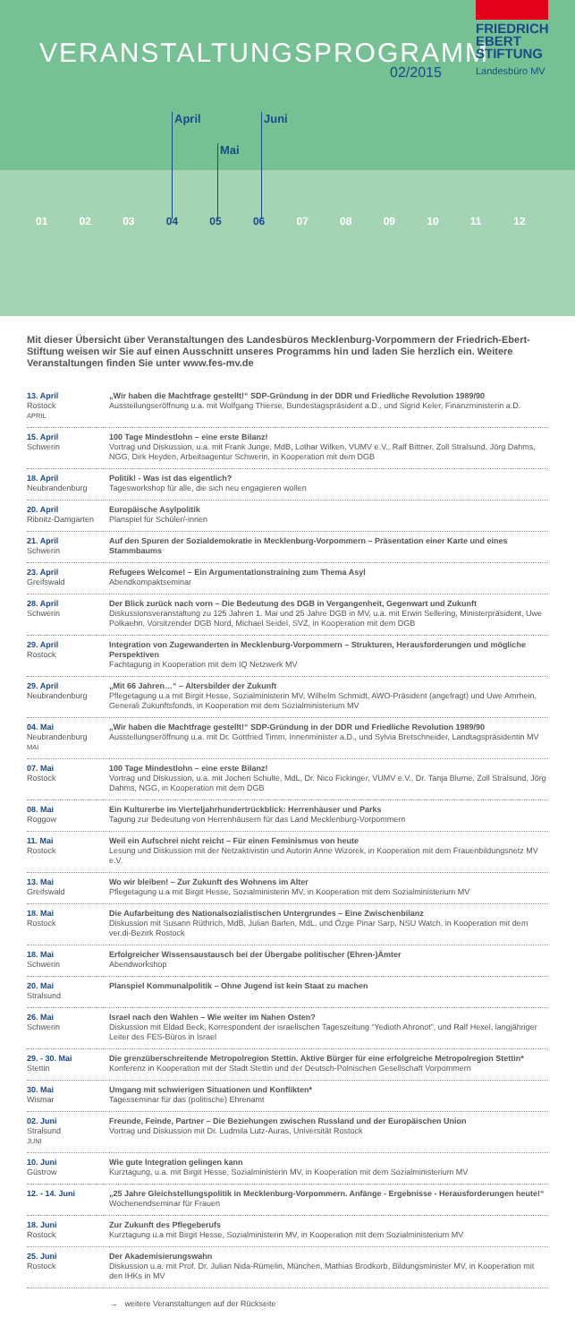VERANSTALTUNGSPROGRAMM
02/2015
FRIEDRICH
EBERT
STIFTUNG
Landesbüro MV
April
Mai
Juni
01 02 03 04 05 06 07 08 09 10 11 12
Mit dieser Übersicht über Veranstaltungen des Landesbüros Mecklenburg-Vorpommern der Friedrich-Ebert-Stiftung weisen wir Sie auf einen Ausschnitt unseres Programms hin und laden Sie herzlich ein. Weitere Veranstaltungen finden Sie unter www.fes-mv.de
| 13. April Rostock APRIL | „Wir haben die Machtfrage gestellt!“ SDP-Gründung in der DDR und Friedliche Revolution 1989/90 Ausstellungseröffnung u.a. mit Wolfgang Thierse, Bundestagspräsident a.D., und Sigrid Keler, Finanzministerin a.D. |
| 15. April Schwerin | 100 Tage Mindestlohn – eine erste Bilanz! Vortrag und Diskussion, u.a. mit Frank Junge, MdB, Lothar Wilken, VUMV e.V., Ralf Bittner, Zoll Stralsund, Jörg Dahms, NGG, Dirk Heyden, Arbeitsagentur Schwerin, in Kooperation mit dem DGB |
| 18. April Neubrandenburg | Politik! - Was ist das eigentlich? Tagesworkshop für alle, die sich neu engagieren wollen |
| 20. April Ribnitz-Damgarten | Europäische Asylpolitik Planspiel für Schüler/-innen |
| 21. April Schwerin | Auf den Spuren der Sozialdemokratie in Mecklenburg-Vorpommern – Präsentation einer Karte und eines Stammbaums |
| 23. April Greifswald | Refugees Welcome! – Ein Argumentationstraining zum Thema Asyl Abendkompaktseminar |
| 28. April Schwerin | Der Blick zurück nach vorn – Die Bedeutung des DGB in Vergangenheit, Gegenwart und Zukunft Diskussionsveranstaltung zu 125 Jahren 1. Mai und 25 Jahre DGB in MV, u.a. mit Erwin Sellering, Ministerpräsident, Uwe Polkaehn, Vorsitzender DGB Nord, Michael Seidel, SVZ, in Kooperation mit dem DGB |
| 29. April Rostock | Integration von Zugewanderten in Mecklenburg-Vorpommern – Strukturen, Herausforderungen und mögliche Perspektiven Fachtagung in Kooperation mit dem IQ Netzwerk MV |
| 29. April Neubrandenburg | „Mit 66 Jahren…“ – Altersbilder der Zukunft Pflegetagung u.a mit Birgit Hesse, Sozialministerin MV, Wilhelm Schmidt, AWO-Präsident (angefragt) und Uwe Amrhein, Generali Zukunftsfonds, in Kooperation mit dem Sozialministerium MV |
| 04. Mai Neubrandenburg MAI | „Wir haben die Machtfrage gestellt!“ SDP-Gründung in der DDR und Friedliche Revolution 1989/90 Ausstellungseröffnung u.a. mit Dr. Gottfried Timm, Innenminister a.D., und Sylvia Bretschneider, Landtagspräsidentin MV |
| 07. Mai Rostock | 100 Tage Mindestlohn – eine erste Bilanz! Vortrag und Diskussion, u.a. mit Jochen Schulte, MdL, Dr. Nico Fickinger, VUMV e.V., Dr. Tanja Blume, Zoll Stralsund, Jörg Dahms, NGG, in Kooperation mit dem DGB |
| 08. Mai Roggow | Ein Kulturerbe im Vierteljahrhundertrückblick: Herrenhäuser und Parks Tagung zur Bedeutung von Herrenhäusern für das Land Mecklenburg-Vorpommern |
| 11. Mai Rostock | Weil ein Aufschrei nicht reicht – Für einen Feminismus von heute Lesung und Diskussion mit der Netzaktivistin und Autorin Anne Wizorek, in Kooperation mit dem Frauenbildungsnetz MV e.V. |
| 13. Mai Greifswald | Wo wir bleiben! – Zur Zukunft des Wohnens im Alter Pflegetagung u.a mit Birgit Hesse, Sozialministerin MV, in Kooperation mit dem Sozialministerium MV |
| 18. Mai Rostock | Die Aufarbeitung des Nationalsozialistischen Untergrundes – Eine Zwischenbilanz Diskussion mit Susann Rüthrich, MdB, Julian Barlen, MdL, und Özge Pinar Sarp, NSU Watch, in Kooperation mit dem ver.di-Bezirk Rostock |
| 18. Mai Schwerin | Erfolgreicher Wissensaustausch bei der Übergabe politischer (Ehren-)Ämter Abendworkshop |
| 20. Mai Stralsund | Planspiel Kommunalpolitik – Ohne Jugend ist kein Staat zu machen |
| 26. Mai Schwerin | Israel nach den Wahlen – Wie weiter im Nahen Osten? Diskussion mit Eldad Beck, Korrespondent der israelischen Tageszeitung “Yedioth Ahronot”, und Ralf Hexel, langjähriger Leiter des FES-Büros in Israel |
| 29. - 30. Mai Stettin | Die grenzüberschreitende Metropolregion Stettin. Aktive Bürger für eine erfolgreiche Metropolregion Stettin* Konferenz in Kooperation mit der Stadt Stettin und der Deutsch-Polnischen Gesellschaft Vorpommern |
| 30. Mai Wismar | Umgang mit schwierigen Situationen und Konflikten* Tagesseminar für das (politische) Ehrenamt |
| 02. Juni Stralsund JUNI | Freunde, Feinde, Partner – Die Beziehungen zwischen Russland und der Europäischen Union Vortrag und Diskussion mit Dr. Ludmila Lutz-Auras, Universität Rostock |
| 10. Juni Güstrow | Wie gute Integration gelingen kann Kurztagung, u.a. mit Birgit Hesse, Sozialministerin MV, in Kooperation mit dem Sozialministerium MV |
| 12. - 14. Juni | „25 Jahre Gleichstellungspolitik in Mecklenburg-Vorpommern. Anfänge - Ergebnisse - Herausforderungen heute!“ Wochenendseminar für Frauen |
| 18. Juni Rostock | Zur Zukunft des Pflegeberufs Kurztagung u.a mit Birgit Hesse, Sozialministerin MV, in Kooperation mit dem Sozialministerium MV |
| 25. Juni Rostock | Der Akademisierungswahn Diskussion u.a. mit Prof. Dr. Julian Nida-Rümelin, München, Mathias Brodkorb, Bildungsminister MV, in Kooperation mit den IHKs in MV |
→ weitere Veranstaltungen auf der Rückseite